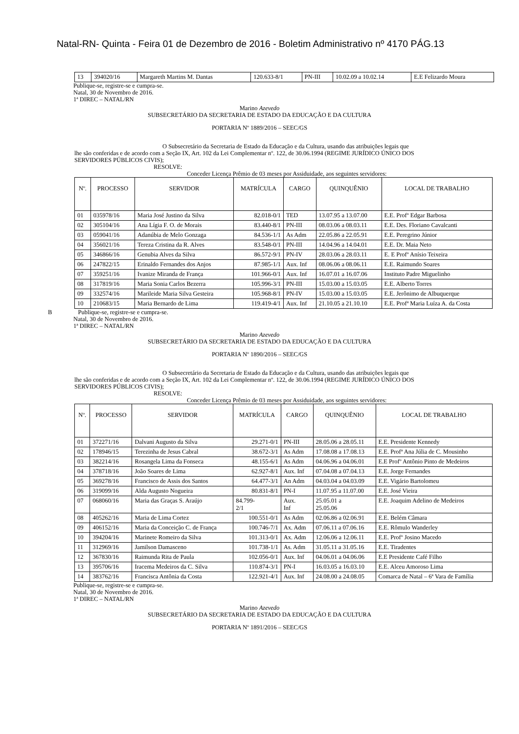Natal-RN- Quinta - Feira 01 de Dezembro de 2016 - Boletim Administrativo nº 4170 PÁG.13
| 13 | 394020/16 | Margareth Martins M. Dantas | 120.633-8/1 | PN-III | 10.02.09 a 10.02.14 | E.E Felizardo Moura |
Publique-se, registre-se e cumpra-se.
Natal, 30 de Novembro de 2016.
1ª DIREC – NATAL/RN
Marino Azevedo
SUBSECRETÁRIO DA SECRETARIA DE ESTADO DA EDUCAÇÃO E DA CULTURA
PORTARIA Nº 1889/2016 – SEEC/GS
O Subsecretário da Secretaria de Estado da Educação e da Cultura, usando das atribuições legais que
lhe são conferidas e de acordo com a Seção IX, Art. 102 da Lei Complementar nº. 122, de 30.06.1994 (REGIME JURÍDICO ÚNICO DOS SERVIDORES PÚBLICOS CIVIS);
RESOLVE:
Conceder Licença Prêmio de 03 meses por Assiduidade, aos seguintes servidores:
| Nº. | PROCESSO | SERVIDOR | MATRÍCULA | CARGO | QUINQUÊNIO | LOCAL DE TRABALHO |
| --- | --- | --- | --- | --- | --- | --- |
| 01 | 035978/16 | Maria José Justino da Silva | 82.018-0/1 | TED | 13.07.95 a 13.07.00 | E.E. Profº Edgar Barbosa |
| 02 | 305104/16 | Ana Lígia F. O. de Morais | 83.440-8/1 | PN-III | 08.03.06 a 08.03.11 | E.E. Des. Floriano Cavalcanti |
| 03 | 059041/16 | Adanúbia de Melo Gonzaga | 84.536-1/1 | As Adm | 22.05.86 a 22.05.91 | E.E. Peregrino Júnior |
| 04 | 356021/16 | Tereza Cristina da R. Alves | 83.548-0/1 | PN-III | 14.04.96 a 14.04.01 | E.E. Dr. Maia Neto |
| 05 | 346866/16 | Genubia Alves da Silva | 86.572-9/1 | PN-IV | 28.03.06 a 28.03.11 | E. E Profº Anísio Teixeira |
| 06 | 247822/15 | Erinaldo Fernandes dos Anjos | 87.985-1/1 | Aux. Inf | 08.06.06 a 08.06.11 | E.E. Raimundo Soares |
| 07 | 359251/16 | Ivanize Miranda de França | 101.966-0/1 | Aux. Inf | 16.07.01 a 16.07.06 | Instituto Padre Miguelinho |
| 08 | 317819/16 | Maria Sonia Carlos Bezerra | 105.996-3/1 | PN-III | 15.03.00 a 15.03.05 | E.E. Alberto Torres |
| 09 | 332574/16 | Marileide Maria Silva Gesteira | 105.968-8/1 | PN-IV | 15.03.00 a 15.03.05 | E.E. Jerônimo de Albuquerque |
| 10 | 210683/15 | Maria Bernardo de Lima | 119.419-4/1 | Aux. Inf | 21.10.05 a 21.10.10 | E.E. Profª Maria Luíza A. da Costa |
B Publique-se, registre-se e cumpra-se.
Natal, 30 de Novembro de 2016.
1ª DIREC – NATAL/RN
Marino Azevedo
SUBSECRETÁRIO DA SECRETARIA DE ESTADO DA EDUCAÇÃO E DA CULTURA
PORTARIA Nº 1890/2016 – SEEC/GS
O Subsecretário da Secretaria de Estado da Educação e da Cultura, usando das atribuições legais que
lhe são conferidas e de acordo com a Seção IX, Art. 102 da Lei Complementar nº. 122, de 30.06.1994 (REGIME JURÍDICO ÚNICO DOS SERVIDORES PÚBLICOS CIVIS);
RESOLVE:
Conceder Licença Prêmio de 03 meses por Assiduidade, aos seguintes servidores:
| Nº. | PROCESSO | SERVIDOR | MATRÍCULA | CARGO | QUINQUÊNIO | LOCAL DE TRABALHO |
| --- | --- | --- | --- | --- | --- | --- |
| 01 | 372271/16 | Dalvani Augusto da Silva | 29.271-0/1 | PN-III | 28.05.06 a 28.05.11 | E.E. Presidente Kennedy |
| 02 | 178946/15 | Terezinha de Jesus Cabral | 38.672-3/1 | As Adm | 17.08.08 a 17.08.13 | E.E. Profª Ana Júlia de C. Mousinho |
| 03 | 382214/16 | Rosangela Lima da Fonseca | 48.155-6/1 | As Adm | 04.06.96 a 04.06.01 | E.E Profº Antônio Pinto de Medeiros |
| 04 | 378718/16 | João Soares de Lima | 62.927-8/1 | Aux. Inf | 07.04.08 a 07.04.13 | E.E. Jorge Fernandes |
| 05 | 369278/16 | Francisco de Assis dos Santos | 64.477-3/1 | An Adm | 04.03.04 a 04.03.09 | E.E. Vigário Bartolomeu |
| 06 | 319099/16 | Alda Augusto Nogueira | 80.831-8/1 | PN-I | 11.07.95 a 11.07.00 | E.E. José Vieira |
| 07 | 068060/16 | Maria das Graças S. Araújo | 84.799- 2/1 | Aux. Inf | 25.05.01 a 25.05.06 | E.E. Joaquim Adelino de Medeiros |
| 08 | 405262/16 | Maria de Lima Cortez | 100.551-0/1 | As Adm | 02.06.86 a 02.06.91 | E.E. Belém Câmara |
| 09 | 406152/16 | Maria da Conceição C. de França | 100.746-7/1 | Ax. Adm | 07.06.11 a 07.06.16 | E.E. Rômulo Wanderley |
| 10 | 394204/16 | Marinete Romeiro da Silva | 101.313-0/1 | Ax. Adm | 12.06.06 a 12.06.11 | E.E. Profº Josino Macedo |
| 11 | 312969/16 | Jamilson Damasceno | 101.738-1/1 | As. Adm | 31.05.11 a 31.05.16 | E.E. Tiradentes |
| 12 | 367830/16 | Raimunda Rita de Paula | 102.056-0/1 | Aux. Inf | 04.06.01 a 04.06.06 | E.E Presidente Café Filho |
| 13 | 395706/16 | Iracema Medeiros da C. Silva | 110.874-3/1 | PN-I | 16.03.05 a 16.03.10 | E.E. Alceu Amoroso Lima |
| 14 | 383762/16 | Francisca Antônia da Costa | 122.921-4/1 | Aux. Inf | 24.08.00 a 24.08.05 | Comarca de Natal – 6ª Vara de Família |
Publique-se, registre-se e cumpra-se.
Natal, 30 de Novembro de 2016.
1ª DIREC – NATAL/RN
Marino Azevedo
SUBSECRETÁRIO DA SECRETARIA DE ESTADO DA EDUCAÇÃO E DA CULTURA
PORTARIA Nº 1891/2016 – SEEC/GS